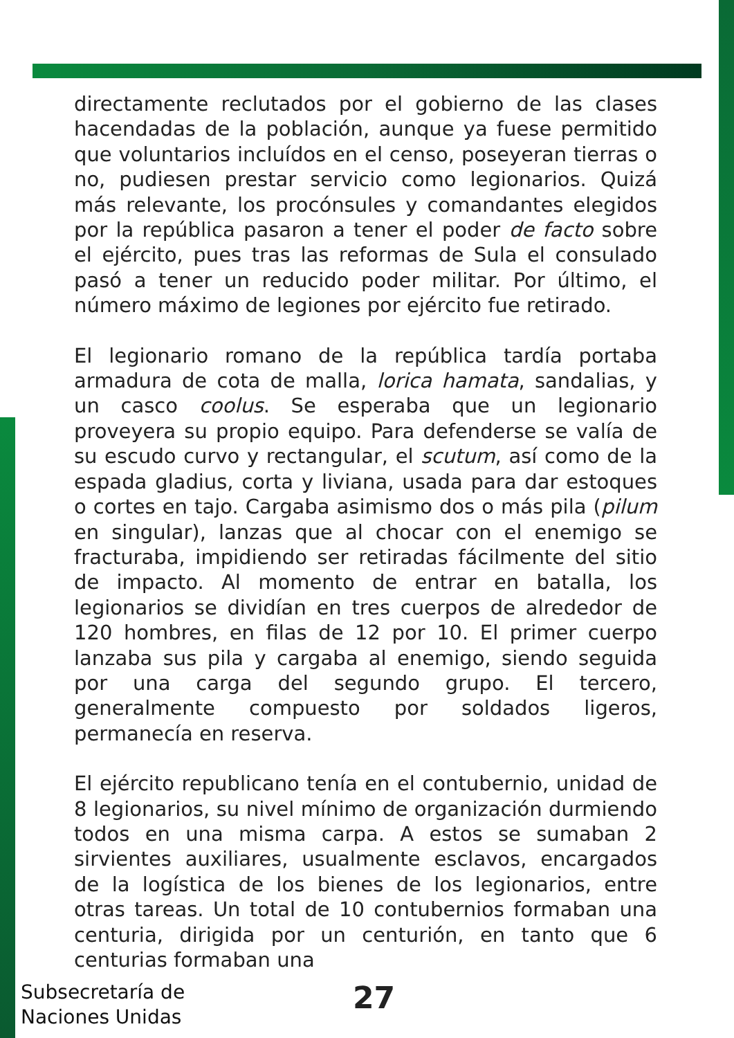directamente reclutados por el gobierno de las clases hacendadas de la población, aunque ya fuese permitido que voluntarios incluídos en el censo, poseyeran tierras o no, pudiesen prestar servicio como legionarios. Quizá más relevante, los procónsules y comandantes elegidos por la república pasaron a tener el poder de facto sobre el ejército, pues tras las reformas de Sula el consulado pasó a tener un reducido poder militar. Por último, el número máximo de legiones por ejército fue retirado.
El legionario romano de la república tardía portaba armadura de cota de malla, lorica hamata, sandalias, y un casco coolus. Se esperaba que un legionario proveyera su propio equipo. Para defenderse se valía de su escudo curvo y rectangular, el scutum, así como de la espada gladius, corta y liviana, usada para dar estoques o cortes en tajo. Cargaba asimismo dos o más pila (pilum en singular), lanzas que al chocar con el enemigo se fracturaba, impidiendo ser retiradas fácilmente del sitio de impacto. Al momento de entrar en batalla, los legionarios se dividían en tres cuerpos de alrededor de 120 hombres, en filas de 12 por 10. El primer cuerpo lanzaba sus pila y cargaba al enemigo, siendo seguida por una carga del segundo grupo. El tercero, generalmente compuesto por soldados ligeros, permanecía en reserva.
El ejército republicano tenía en el contubernio, unidad de 8 legionarios, su nivel mínimo de organización durmiendo todos en una misma carpa. A estos se sumaban 2 sirvientes auxiliares, usualmente esclavos, encargados de la logística de los bienes de los legionarios, entre otras tareas. Un total de 10 contubernios formaban una centuria, dirigida por un centurión, en tanto que 6 centurias formaban una
Subsecretaría de
Naciones Unidas
27